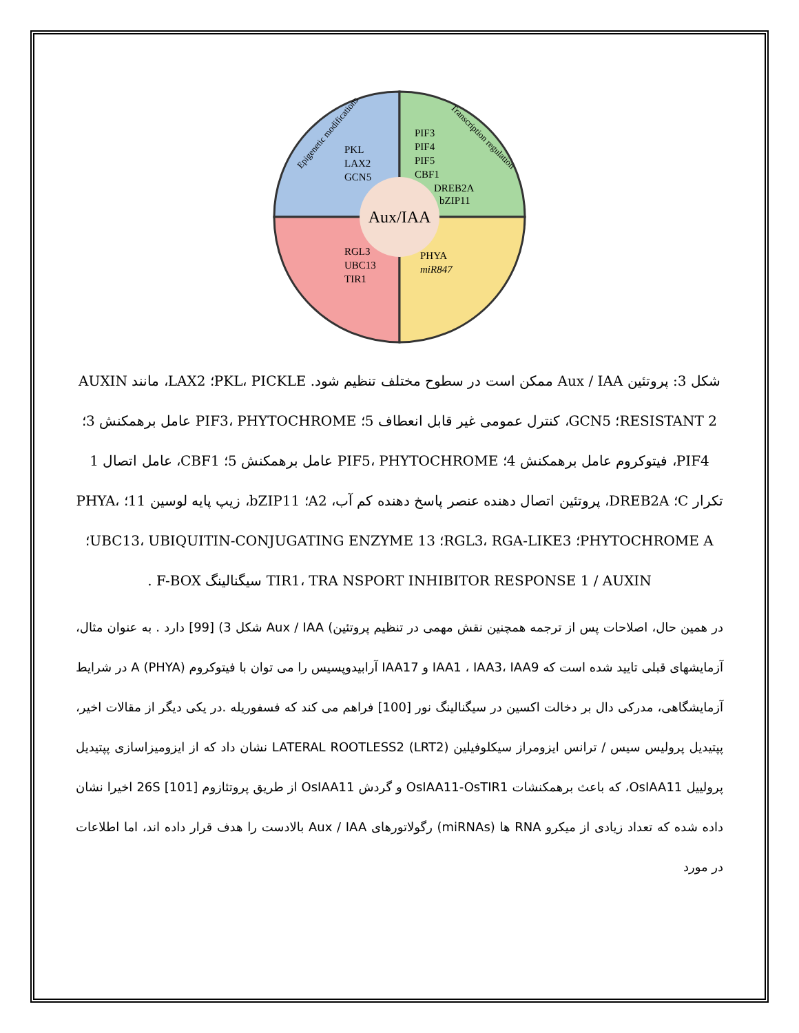Aux/IAA
PKL
LAX2
GCN5
PIF3
PIF4
PIF5
CBF1
DREB2A
bZIP11
RGL3
UBC13
TIR1
PHYA
miR847
Epigenetic modifications
Transcription regulation
شکل 3: پروتئین Aux / IAA ممکن است در سطوح مختلف تنظیم شود. PKL، PICKLE؛ LAX2، مانند AUXIN RESISTANT 2؛ GCN5، کنترل عمومی غیر قابل انعطاف 5؛ PIF3، PHYTOCHROME عامل برهمکنش 3؛ PIF4، فیتوکروم عامل برهمکنش 4؛ PIF5، PHYTOCHROME عامل برهمکنش 5؛ CBF1، عامل اتصال 1 تکرار C؛ DREB2A، پروتئین اتصال دهنده عنصر پاسخ دهنده کم آب، A2؛ bZIP11، زیپ پایه لوسین 11؛ PHYA، PHYTOCHROME A؛ RGL3، RGA-LIKE3؛ UBC13، UBIQUITIN-CONJUGATING ENZYME 13؛ TIR1، TRA NSPORT INHIBITOR RESPONSE 1 / AUXIN سیگنالینگ F-BOX .
در همین حال، اصلاحات پس از ترجمه همچنین نقش مهمی در تنظیم پروتئین) Aux / IAA شکل 3) [99] دارد . به عنوان مثال، آزمایشهای قبلی تایید شده است که IAA1 ، IAA3، IAA9 و IAA17 آرابیدوپسیس را می توان با فیتوکروم A (PHYA) در شرایط آزمایشگاهی، مدرکی دال بر دخالت اکسین در سیگنالینگ نور [100] فراهم می کند که فسفوریله .در یکی دیگر از مقالات اخیر، پپتیدیل پرولیس سیس / ترانس ایزومراز سیکلوفیلین LATERAL ROOTLESS2 (LRT2) نشان داد که از ایزومیزاسازی پپتیدیل پرولییل OsIAA11، که باعث برهمکنشات OsIAA11-OsTIR1 و گردش OsIAA11 از طریق پروتئازوم 26S [101] اخیرا نشان داده شده که تعداد زیادی از میکرو RNA ها (miRNAs) رگولاتورهای Aux / IAA بالادست را هدف قرار داده اند، اما اطلاعات در مورد